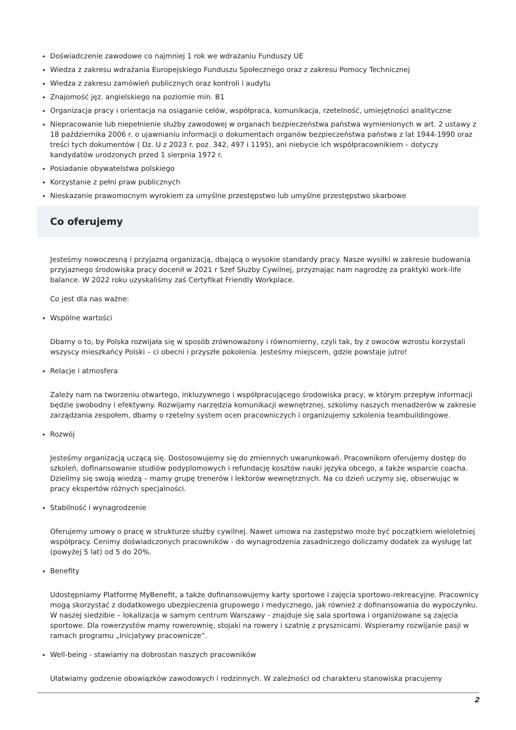Doświadczenie zawodowe co najmniej 1 rok we wdrażaniu Funduszy UE
Wiedza z zakresu wdrażania Europejskiego Funduszu Społecznego oraz z zakresu Pomocy Technicznej
Wiedza z zakresu zamówień publicznych oraz kontroli i audytu
Znajomość jęz. angielskiego na poziomie min. B1
Organizacja pracy i orientacja na osiąganie celów, współpraca, komunikacja, rzetelność, umiejętności analityczne
Niepracowanie lub niepełnienie służby zawodowej w organach bezpieczeństwa państwa wymienionych w art. 2 ustawy z 18 października 2006 r. o ujawnianiu informacji o dokumentach organów bezpieczeństwa państwa z lat 1944-1990 oraz treści tych dokumentów ( Dz. U z 2023 r. poz. 342, 497 i 1195), ani niebycie ich współpracownikiem – dotyczy kandydatów urodzonych przed 1 sierpnia 1972 r.
Posiadanie obywatelstwa polskiego
Korzystanie z pełni praw publicznych
Nieskazanie prawomocnym wyrokiem za umyślne przestępstwo lub umyślne przestępstwo skarbowe
Co oferujemy
Jesteśmy nowoczesną i przyjazną organizacją, dbającą o wysokie standardy pracy. Nasze wysiłki w zakresie budowania przyjaznego środowiska pracy docenił w 2021 r Szef Służby Cywilnej, przyznając nam nagrodzę za praktyki work-life balance. W 2022 roku uzyskaliśmy zaś Certyfikat Friendly Workplace.
Co jest dla nas ważne:
Wspólne wartości
Dbamy o to, by Polska rozwijała się w sposób zrównoważony i równomierny, czyli tak, by z owoców wzrostu korzystali wszyscy mieszkańcy Polski – ci obecni i przyszłe pokolenia. Jesteśmy miejscem, gdzie powstaje jutro!
Relacje i atmosfera
Zależy nam na tworzeniu otwartego, inkluzywnego i współpracującego środowiska pracy, w którym przepływ informacji będzie swobodny i efektywny. Rozwijamy narzędzia komunikacji wewnętrznej, szkolimy naszych menadżerów w zakresie zarządzania zespołem, dbamy o rzetelny system ocen pracowniczych i organizujemy szkolenia teambuildingowe.
Rozwój
Jesteśmy organizacją uczącą się. Dostosowujemy się do zmiennych uwarunkowań. Pracownikom oferujemy dostęp do szkoleń, dofinansowanie studiów podyplomowych i refundację kosztów nauki języka obcego, a także wsparcie coacha. Dzielimy się swoją wiedzą – mamy grupę trenerów i lektorów wewnętrznych. Na co dzień uczymy się, obserwując w pracy ekspertów różnych specjalności.
Stabilność i wynagrodzenie
Oferujemy umowy o pracę w strukturze służby cywilnej. Nawet umowa na zastępstwo może być początkiem wieloletniej współpracy. Cenimy doświadczonych pracowników - do wynagrodzenia zasadniczego doliczamy dodatek za wysługę lat (powyżej 5 lat) od 5 do 20%.
Benefity
Udostępniamy Platformę MyBenefit, a także dofinansowujemy karty sportowe i zajęcia sportowo-rekreacyjne. Pracownicy mogą skorzystać z dodatkowego ubezpieczenia grupowego i medycznego, jak również z dofinansowania do wypoczynku. W naszej siedzibie – lokalizacja w samym centrum Warszawy - znajduje się sala sportowa i organizowane są zajęcia sportowe. Dla rowerzystów mamy rowerownię, stojaki na rowery i szatnię z prysznicami. Wspieramy rozwijanie pasji w ramach programu „Inicjatywy pracownicze”.
Well-being - stawiamy na dobrostan naszych pracowników
Ułatwiamy godzenie obowiązków zawodowych i rodzinnych. W zależności od charakteru stanowiska pracujemy
2